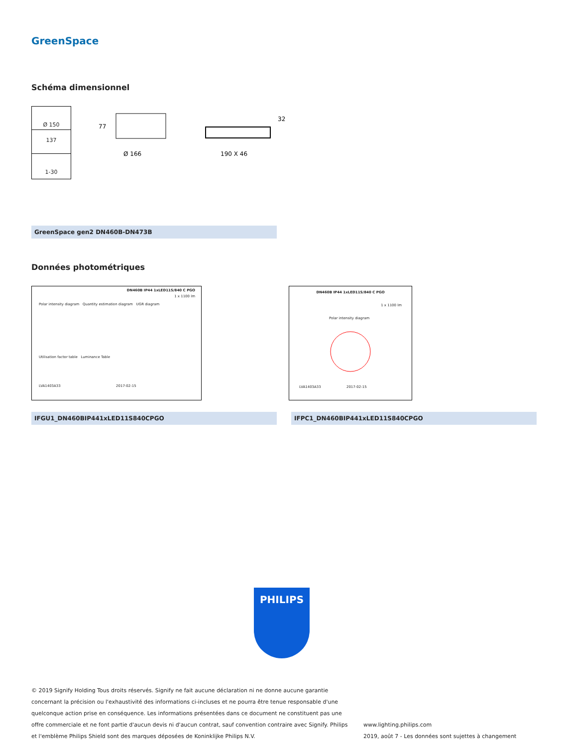GreenSpace
Schéma dimensionnel
Ø 150
137
1-30
77
Ø 166
190 X 46
32
GreenSpace gen2 DN460B-DN473B
Données photométriques
DN460B IP44 1xLED11S/840 C PGO
1 x 1100 lm
Polar intensity diagram Quantity estimation diagram UGR diagram
Utilisation factor table Luminance Table
LVA1403A33 2017-02-15
DN460B IP44 1xLED11S/840 C PGO
1 x 1100 lm
Polar intensity diagram
LVA1403A33 2017-02-15
IFGU1_DN460BIP441xLED11S840CPGO IFPC1_DN460BIP441xLED11S840CPGO
PHILIPS
© 2019 Signify Holding Tous droits réservés. Signify ne fait aucune déclaration ni ne donne aucune garantie concernant la précision ou l'exhaustivité des informations ci-incluses et ne pourra être tenue responsable d'une quelconque action prise en conséquence. Les informations présentées dans ce document ne constituent pas une offre commerciale et ne font partie d'aucun devis ni d'aucun contrat, sauf convention contraire avec Signify. Philips et l'emblème Philips Shield sont des marques déposées de Koninklijke Philips N.V.
www.lighting.philips.com
2019, août 7 - Les données sont sujettes à changement